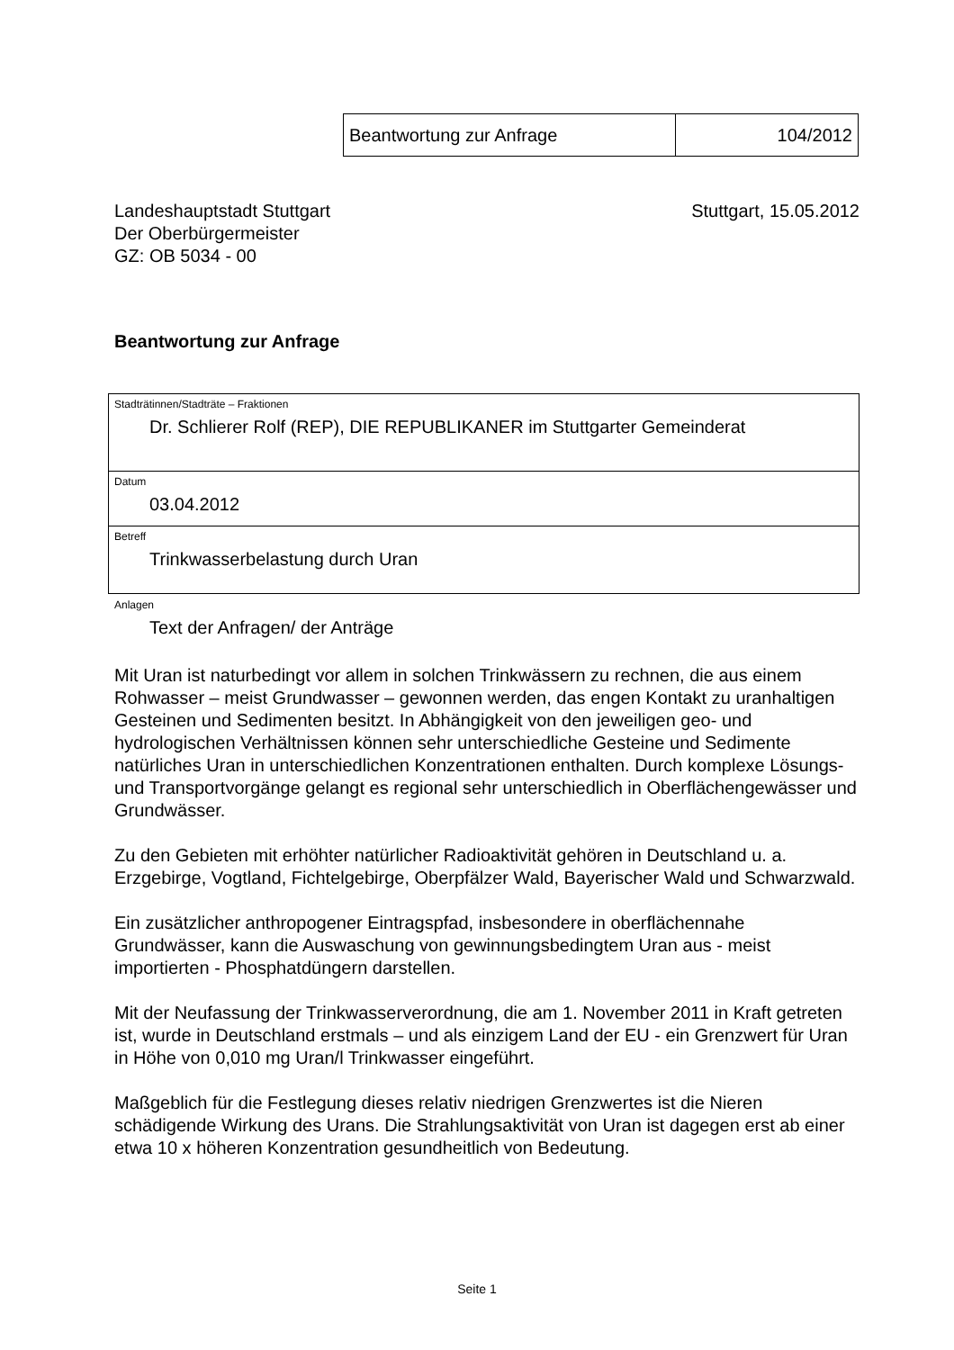| Beantwortung zur Anfrage | 104/2012 |
Landeshauptstadt Stuttgart
Der Oberbürgermeister
GZ: OB 5034 - 00
Stuttgart, 15.05.2012
Beantwortung zur Anfrage
Stadträtinnen/Stadträte – Fraktionen
Dr. Schlierer Rolf (REP), DIE REPUBLIKANER im Stuttgarter Gemeinderat
Datum
03.04.2012
Betreff
Trinkwasserbelastung durch Uran
Anlagen
Text der Anfragen/ der Anträge
Mit Uran ist naturbedingt vor allem in solchen Trinkwässern zu rechnen, die aus einem Rohwasser – meist Grundwasser – gewonnen werden, das engen Kontakt zu uranhaltigen Gesteinen und Sedimenten besitzt. In Abhängigkeit von den jeweiligen geo- und hydrologischen Verhältnissen können sehr unterschiedliche Gesteine und Sedimente natürliches Uran in unterschiedlichen Konzentrationen enthalten. Durch komplexe Lösungs- und Transportvorgänge gelangt es regional sehr unterschiedlich in Oberflächengewässer und Grundwässer.
Zu den Gebieten mit erhöhter natürlicher Radioaktivität gehören in Deutschland u. a. Erzgebirge, Vogtland, Fichtelgebirge, Oberpfälzer Wald, Bayerischer Wald und Schwarzwald.
Ein zusätzlicher anthropogener Eintragspfad, insbesondere in oberflächennahe Grundwässer, kann die Auswaschung von gewinnungsbedingtem Uran aus - meist importierten - Phosphatdüngern darstellen.
Mit der Neufassung der Trinkwasserverordnung, die am 1. November 2011 in Kraft getreten ist, wurde in Deutschland erstmals – und als einzigem Land der EU - ein Grenzwert für Uran in Höhe von 0,010 mg Uran/l Trinkwasser eingeführt.
Maßgeblich für die Festlegung dieses relativ niedrigen Grenzwertes ist die Nieren schädigende Wirkung des Urans. Die Strahlungsaktivität von Uran ist dagegen erst ab einer etwa 10 x höheren Konzentration gesundheitlich von Bedeutung.
Seite 1